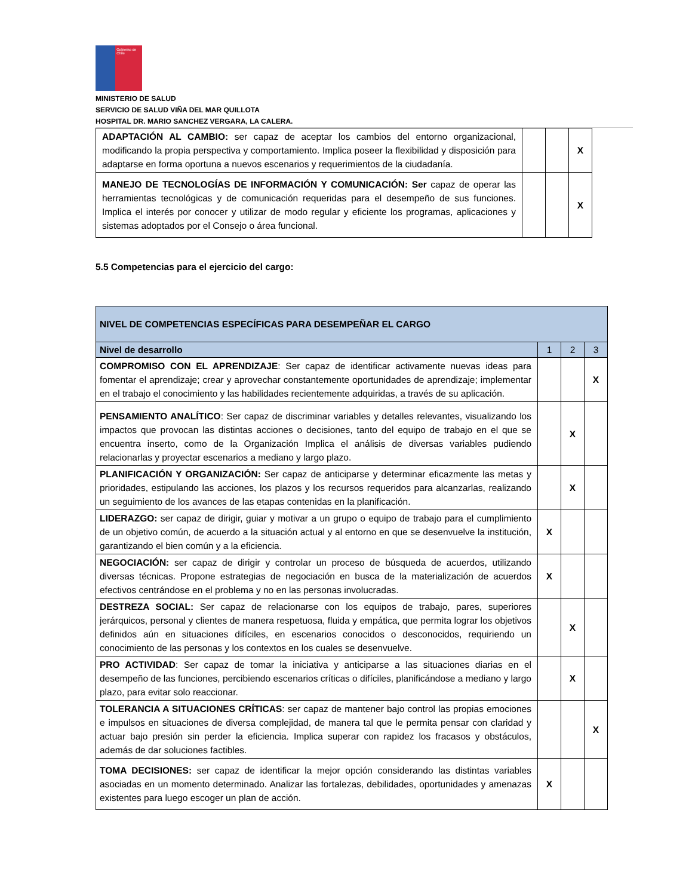Gobierno de Chile
MINISTERIO DE SALUD
SERVICIO DE SALUD VIÑA DEL MAR QUILLOTA
HOSPITAL DR. MARIO SANCHEZ VERGARA, LA CALERA.
| ADAPTACIÓN AL CAMBIO: ser capaz de aceptar los cambios del entorno organizacional, modificando la propia perspectiva y comportamiento. Implica poseer la flexibilidad y disposición para adaptarse en forma oportuna a nuevos escenarios y requerimientos de la ciudadanía. | | | X |
| MANEJO DE TECNOLOGÍAS DE INFORMACIÓN Y COMUNICACIÓN: Ser capaz de operar las herramientas tecnológicas y de comunicación requeridas para el desempeño de sus funciones. Implica el interés por conocer y utilizar de modo regular y eficiente los programas, aplicaciones y sistemas adoptados por el Consejo o área funcional. | | | X |
5.5 Competencias para el ejercicio del cargo:
| NIVEL DE COMPETENCIAS ESPECÍFICAS PARA DESEMPEÑAR EL CARGO | | | |
| --- | --- | --- | --- |
| Nivel de desarrollo | 1 | 2 | 3 |
| COMPROMISO CON EL APRENDIZAJE : Ser capaz de identificar activamente nuevas ideas para fomentar el aprendizaje; crear y aprovechar constantemente oportunidades de aprendizaje; implementar en el trabajo el conocimiento y las habilidades recientemente adquiridas, a través de su aplicación. | | | X |
| PENSAMIENTO ANALÍTICO : Ser capaz de discriminar variables y detalles relevantes, visualizando los impactos que provocan las distintas acciones o decisiones, tanto del equipo de trabajo en el que se encuentra inserto, como de la Organización Implica el análisis de diversas variables pudiendo relacionarlas y proyectar escenarios a mediano y largo plazo. | | X | |
| PLANIFICACIÓN Y ORGANIZACIÓN: Ser capaz de anticiparse y determinar eficazmente las metas y prioridades, estipulando las acciones, los plazos y los recursos requeridos para alcanzarlas, realizando un seguimiento de los avances de las etapas contenidas en la planificación. | | X | |
| LIDERAZGO: ser capaz de dirigir, guiar y motivar a un grupo o equipo de trabajo para el cumplimiento de un objetivo común, de acuerdo a la situación actual y al entorno en que se desenvuelve la institución, garantizando el bien común y a la eficiencia. | X | | |
| NEGOCIACIÓN: ser capaz de dirigir y controlar un proceso de búsqueda de acuerdos, utilizando diversas técnicas. Propone estrategias de negociación en busca de la materialización de acuerdos efectivos centrándose en el problema y no en las personas involucradas. | X | | |
| DESTREZA SOCIAL: Ser capaz de relacionarse con los equipos de trabajo, pares, superiores jerárquicos, personal y clientes de manera respetuosa, fluida y empática, que permita lograr los objetivos definidos aún en situaciones difíciles, en escenarios conocidos o desconocidos, requiriendo un conocimiento de las personas y los contextos en los cuales se desenvuelve. | | X | |
| PRO ACTIVIDAD : Ser capaz de tomar la iniciativa y anticiparse a las situaciones diarias en el desempeño de las funciones, percibiendo escenarios críticas o difíciles, planificándose a mediano y largo plazo, para evitar solo reaccionar. | | X | |
| TOLERANCIA A SITUACIONES CRÍTICAS : ser capaz de mantener bajo control las propias emociones e impulsos en situaciones de diversa complejidad, de manera tal que le permita pensar con claridad y actuar bajo presión sin perder la eficiencia. Implica superar con rapidez los fracasos y obstáculos, además de dar soluciones factibles. | | | X |
| TOMA DECISIONES: ser capaz de identificar la mejor opción considerando las distintas variables asociadas en un momento determinado. Analizar las fortalezas, debilidades, oportunidades y amenazas existentes para luego escoger un plan de acción. | X | | |